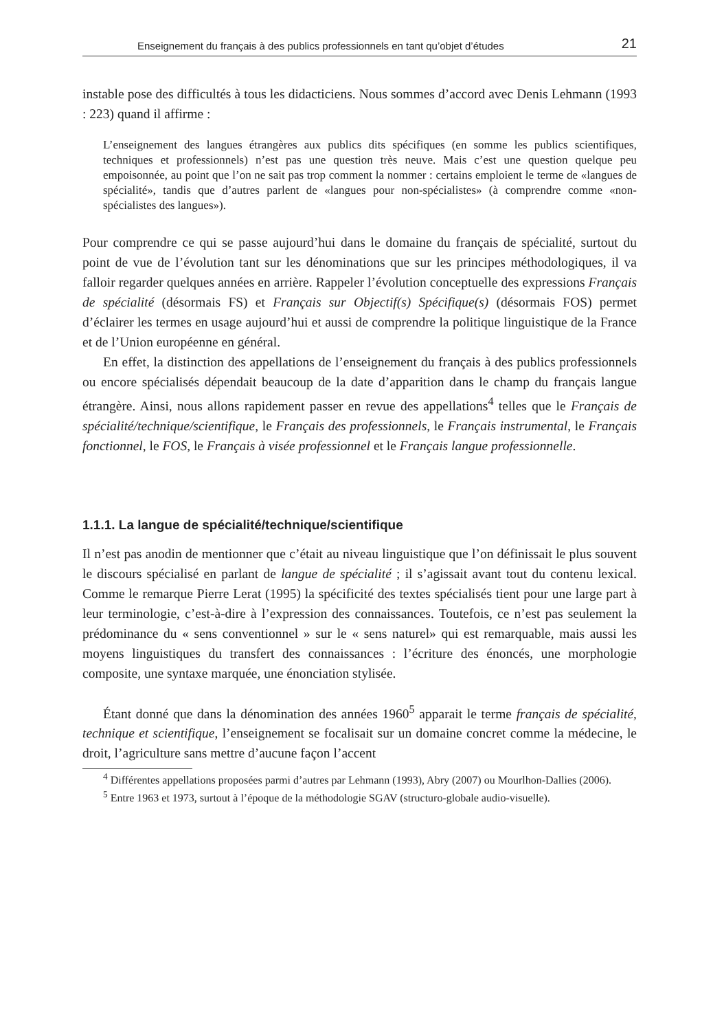Enseignement du français à des publics professionnels en tant qu’objet d’études 21
instable pose des difficultés à tous les didacticiens. Nous sommes d’accord avec Denis Lehmann (1993 : 223) quand il affirme :
L’enseignement des langues étrangères aux publics dits spécifiques (en somme les publics scientifiques, techniques et professionnels) n’est pas une question très neuve. Mais c’est une question quelque peu empoisonnée, au point que l’on ne sait pas trop comment la nommer : certains emploient le terme de «langues de spécialité», tandis que d’autres parlent de «langues pour non-spécialistes» (à comprendre comme «non-spécialistes des langues»).
Pour comprendre ce qui se passe aujourd’hui dans le domaine du français de spécialité, surtout du point de vue de l’évolution tant sur les dénominations que sur les principes méthodologiques, il va falloir regarder quelques années en arrière. Rappeler l’évolution conceptuelle des expressions Français de spécialité (désormais FS) et Français sur Objectif(s) Spécifique(s) (désormais FOS) permet d’éclairer les termes en usage aujourd’hui et aussi de comprendre la politique linguistique de la France et de l’Union européenne en général.
En effet, la distinction des appellations de l’enseignement du français à des publics professionnels ou encore spécialisés dépendait beaucoup de la date d’apparition dans le champ du français langue étrangère. Ainsi, nous allons rapidement passer en revue des appellations<sup>4</sup> telles que le Français de spécialité/technique/scientifique, le Français des professionnels, le Français instrumental, le Français fonctionnel, le FOS, le Français à visée professionnel et le Français langue professionnelle.
1.1.1. La langue de spécialité/technique/scientifique
Il n’est pas anodin de mentionner que c’était au niveau linguistique que l’on définissait le plus souvent le discours spécialisé en parlant de langue de spécialité ; il s’agissait avant tout du contenu lexical. Comme le remarque Pierre Lerat (1995) la spécificité des textes spécialisés tient pour une large part à leur terminologie, c’est-à-dire à l’expression des connaissances. Toutefois, ce n’est pas seulement la prédominance du « sens conventionnel » sur le « sens naturel» qui est remarquable, mais aussi les moyens linguistiques du transfert des connaissances : l’écriture des énoncés, une morphologie composite, une syntaxe marquée, une énonciation stylisée.
Étant donné que dans la dénomination des années 1960<sup>5</sup> apparait le terme français de spécialité, technique et scientifique, l’enseignement se focalisait sur un domaine concret comme la médecine, le droit, l’agriculture sans mettre d’aucune façon l’accent
<sup>4</sup> Différentes appellations proposées parmi d’autres par Lehmann (1993), Abry (2007) ou Mourlhon-Dallies (2006).
<sup>5</sup> Entre 1963 et 1973, surtout à l’époque de la méthodologie SGAV (structuro-globale audio-visuelle).